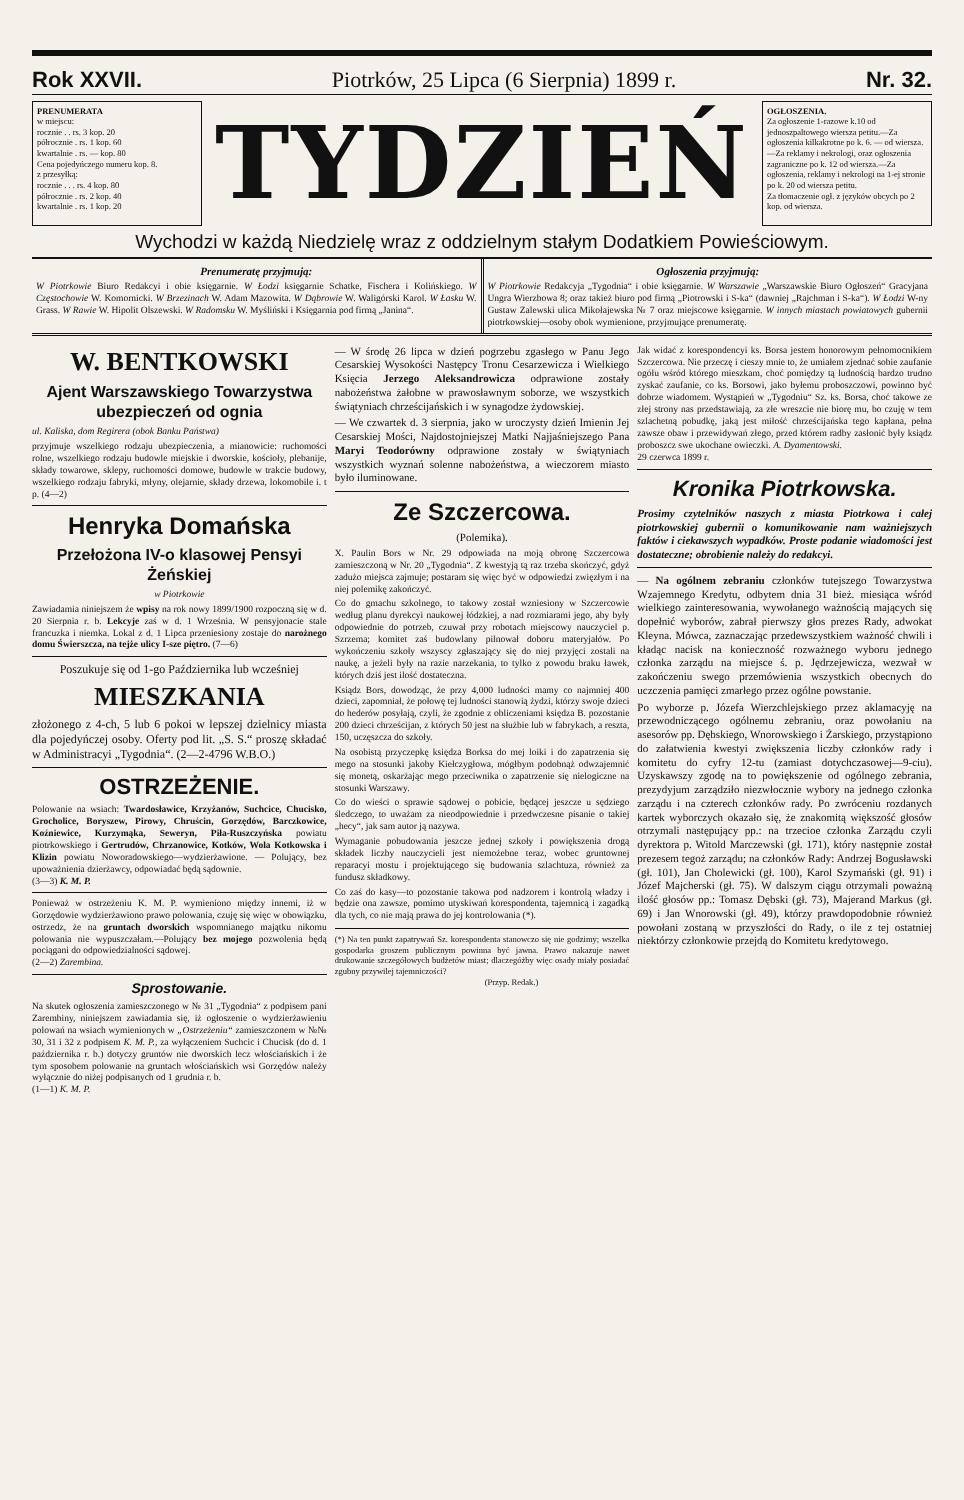Rok XXVII. Piotrków, 25 Lipca (6 Sierpnia) 1899 r. Nr. 32.
PRENUMERATA
w miejscu:
rocznie . . rs. 3 kop. 20
półrocznie . rs. 1 kop. 60
kwartalnie . rs. — kop. 80
Cena pojedyńczego numeru kop. 8.
z przesyłką:
rocznie . . . rs. 4 kop. 80
półrocznie . rs. 2 kop. 40
kwartalnie . rs. 1 kop. 20
TYDZIEŃ
OGŁOSZENIA.
Za ogłoszenie 1-razowe k.10 od jednoszpaltowego wiersza petitu.—Za ogłoszenia kilkakrotne po k. 6. — od wiersza.—Za reklamy i nekrologi, oraz ogłoszenia zagraniczne po k. 12 od wiersza.—Za ogłoszenia, reklamy i nekrologi na 1-ej stronie po k. 20 od wiersza petitu.
Za tłomaczenie ogł. z języków obcych po 2 kop. od wiersza.
Wychodzi w każdą Niedzielę wraz z oddzielnym stałym Dodatkiem Powieściowym.
Prenumeratę przyjmują:
W Piotrkowie Biuro Redakcyi i obie księgarnie. W Łodzi księgarnie Schatke, Fischera i Kolińskiego. W Częstochowie W. Komornicki. W Brzezinach W. Adam Mazowita. W Dąbrowie W. Waligórski Karol. W Łasku W. Grass. W Rawie W. Hipolit Olszewski. W Radomsku W. Myśliński i Księgarnia pod firmą „Janina“.
Ogłoszenia przyjmują:
W Piotrkowie Redakcyja „Tygodnia“ i obie księgarnie. W Warszawie „Warszawskie Biuro Ogłoszeń“ Gracyjana Ungra Wierzbowa 8; oraz takież biuro pod firmą „Piotrowski i S-ka“ (dawniej „Rajchman i S-ka“). W Łodzi W-ny Gustaw Zalewski ulica Mikołajewska № 7 oraz miejscowe księgarnie. W innych miastach powiatowych gubernii piotrkowskiej—osoby obok wymienione, przyjmujące prenumeratę.
W. BENTKOWSKI
Ajent Warszawskiego Towarzystwa ubezpieczeń od ognia
ul. Kaliska, dom Regirera (obok Banku Państwa)
przyjmuje wszelkiego rodzaju ubezpieczenia, a mianowicie: ruchomości rolne, wszelkiego rodzaju budowle miejskie i dworskie, kościoły, plebanije, składy towarowe, sklepy, ruchomości domowe, budowle w trakcie budowy, wszelkiego rodzaju fabryki, młyny, olejarnie, składy drzewa, lokomobile i. t p. (4—2)
Henryka Domańska
Przełożona IV-o klasowej Pensyi Żeńskiej
w Piotrkowie
Zawiadamia niniejszem że wpisy na rok nowy 1899/1900 rozpoczną się w d. 20 Sierpnia r. b. Lekcyje zaś w d. 1 Września. W pensyjonacie stale francuzka i niemka. Lokal z d. 1 Lipca przeniesiony zostaje do narożnego domu Świerszcza, na tejże ulicy I-sze piętro. (7—6)
Poszukuje się od 1-go Października lub wcześniej
MIESZKANIA
złożonego z 4-ch, 5 lub 6 pokoi w lepszej dzielnicy miasta dla pojedyńczej osoby. Oferty pod lit. „S. S.“ proszę składać w Administracyi „Tygodnia“. (2—2-4796 W.B.O.)
OSTRZEŻENIE.
Polowanie na wsiach: Twardosławice, Krzyżanów, Suchcice, Chucisko, Grocholice, Boryszew, Pirowy, Chruścin, Gorzędów, Barczkowice, Koźniewice, Kurzymąka, Seweryn, Piła-Ruszczyńska powiatu piotrkowskiego i Gertrudów, Chrzanowice, Kotków, Wola Kotkowska i Klizin powiatu Noworadowskiego—wydzierżawione. — Polujący, bez upoważnienia dzierżawcy, odpowiadać będą sądownie.
(3—3) K. M. P.
Ponieważ w ostrzeżeniu K. M. P. wymieniono między innemi, iż w Gorzędowie wydzierżawiono prawo polowania, czuję się więc w obowiązku, ostrzedz, że na gruntach dworskich wspomnianego majątku nikomu polowania nie wypuszczałam.—Polujący bez mojego pozwolenia będą pociągani do odpowiedzialności sądowej.
(2—2) Zarembina.
Sprostowanie.
Na skutek ogłoszenia zamieszczonego w № 31 „Tygodnia“ z podpisem pani Zarembiny, niniejszem zawiadamia się, iż ogłoszenie o wydzierżawieniu polowań na wsiach wymienionych w „Ostrzeżeniu“ zamieszczonem w №№ 30, 31 i 32 z podpisem K. M. P., za wyłączeniem Suchcic i Chucisk (do d. 1 października r. b.) dotyczy gruntów nie dworskich lecz włościańskich i że tym sposobem polowanie na gruntach włościańskich wsi Gorzędów należy wyłącznie do niżej podpisanych od 1 grudnia r. b.
(1—1) K. M. P.
— W środę 26 lipca w dzień pogrzebu zgasłego w Panu Jego Cesarskiej Wysokości Następcy Tronu Cesarzewicza i Wielkiego Księcia Jerzego Aleksandrowicza odprawione zostały nabożeństwa żałobne w prawosławnym soborze, we wszystkich świątyniach chrześcijańskich i w synagodze żydowskiej.
— We czwartek d. 3 sierpnia, jako w uroczysty dzień Imienin Jej Cesarskiej Mości, Najdostojniejszej Matki Najjaśniejszego Pana Maryi Teodorówny odprawione zostały w świątyniach wszystkich wyznań solenne nabożeństwa, a wieczorem miasto było iluminowane.
Ze Szczercowa.
(Polemika).
X. Paulin Bors w Nr. 29 odpowiada na moją obronę Szczercowa zamieszczoną w Nr. 20 „Tygodnia“. Z kwestyją tą raz trzeba skończyć, gdyż zadużo miejsca zajmuje; postaram się więc być w odpowiedzi zwięzłym i na niej polemikę zakończyć.
Co do gmachu szkolnego, to takowy został wzniesiony w Szczercowie według planu dyrekcyi naukowej łódzkiej, a nad rozmiarami jego, aby były odpowiednie do potrzeb, czuwał przy robotach miejscowy nauczyciel p. Szrzema; komitet zaś budowlany pilnował doboru materyjałów. Po wykończeniu szkoły wszyscy zgłaszający się do niej przyjęci zostali na naukę, a jeżeli były na razie narzekania, to tylko z powodu braku ławek, których dziś jest ilość dostateczna.
Ksiądz Bors, dowodząc, że przy 4,000 ludności mamy co najmniej 400 dzieci, zapomniał, że połowę tej ludności stanowią żydzi, którzy swoje dzieci do hederów posyłają, czyli, że zgodnie z obliczeniami księdza B. pozostanie 200 dzieci chrześcijan, z których 50 jest na służbie lub w fabrykach, a reszta, 150, uczęszcza do szkoły.
Na osobistą przyczepkę księdza Borksa do mej loiki i do zapatrzenia się mego na stosunki jakoby Kiełczygłowa, mógłbym podobnąż odwzajemnić się monetą, oskarżając mego przeciwnika o zapatrzenie się nielogiczne na stosunki Warszawy.
Co do wieści o sprawie sądowej o pobicie, będącej jeszcze u sędziego śledczego, to uważam za nieodpowiednie i przedwczesne pisanie o takiej „hecy“, jak sam autor ją nazywa.
Wymaganie pobudowania jeszcze jednej szkoły i powiększenia drogą składek liczby nauczycieli jest niemożebne teraz, wobec gruntownej reparacyi mostu i projektującego się budowania szlachtuza, również za fundusz składkowy.
Co zaś do kasy—to pozostanie takowa pod nadzorem i kontrolą władzy i będzie ona zawsze, pomimo utyskiwań korespondenta, tajemnicą i zagadką dla tych, co nie mają prawa do jej kontrolowania (*).
(*) Na ten punkt zapatrywań Sz. korespondenta stanowczo się nie godzimy; wszelka gospodarka groszem publicznym powinna być jawna. Prawo nakazuje nawet drukowanie szczegółowych budżetów miast; dlaczegóżby więc osady miały posiadać zgubny przywilej tajemniczości?
(Przyp. Redak.)
Jak widać z korespondencyi ks. Borsa jestem honorowym pełnomocnikiem Szczercowa. Nie przeczę i cieszy mnie to, że umiałem zjednać sobie zaufanie ogółu wśród którego mieszkam, choć pomiędzy tą ludnością bardzo trudno zyskać zaufanie, co ks. Borsowi, jako byłemu proboszczowi, powinno być dobrze wiadomem. Wystąpień w „Tygodniu“ Sz. ks. Borsa, choć takowe ze złej strony nas przedstawiają, za złe wreszcie nie biorę mu, bo czuję w tem szlachetną pobudkę, jaką jest miłość chrześcijańska tego kapłana, pełna zawsze obaw i przewidywań złego, przed którem radby zasłonić były ksiądz proboszcz swe ukochane owieczki. A. Dyamentowski.
29 czerwca 1899 r.
Kronika Piotrkowska.
Prosimy czytelników naszych z miasta Piotrkowa i całej piotrkowskiej gubernii o komunikowanie nam ważniejszych faktów i ciekawszych wypadków. Proste podanie wiadomości jest dostateczne; obrobienie należy do redakcyi.
— Na ogólnem zebraniu członków tutejszego Towarzystwa Wzajemnego Kredytu, odbytem dnia 31 bież. miesiąca wśród wielkiego zainteresowania, wywołanego ważnością mających się dopełnić wyborów, zabrał pierwszy głos prezes Rady, adwokat Kleyna. Mówca, zaznaczając przedewszystkiem ważność chwili i kładąc nacisk na konieczność rozważnego wyboru jednego członka zarządu na miejsce ś. p. Jędrzejewicza, wezwał w zakończeniu swego przemówienia wszystkich obecnych do uczczenia pamięci zmarłego przez ogólne powstanie.
Po wyborze p. Józefa Wierzchlejskiego przez aklamacyję na przewodniczącego ogólnemu zebraniu, oraz powołaniu na asesorów pp. Dębskiego, Wnorowskiego i Żarskiego, przystąpiono do załatwienia kwestyi zwiększenia liczby członków rady i komitetu do cyfry 12-tu (zamiast dotychczasowej—9-ciu). Uzyskawszy zgodę na to powiększenie od ogólnego zebrania, prezydyjum zarządziło niezwłocznie wybory na jednego członka zarządu i na czterech członków rady. Po zwróceniu rozdanych kartek wyborczych okazało się, że znakomitą większość głosów otrzymali następujący pp.: na trzecioe członka Zarządu czyli dyrektora p. Witold Marczewski (gł. 171), który następnie został prezesem tegoż zarządu; na członków Rady: Andrzej Bogusławski (gł. 101), Jan Cholewicki (gł. 100), Karol Szymański (gł. 91) i Józef Majcherski (gł. 75). W dalszym ciągu otrzymali poważną ilość głosów pp.: Tomasz Dębski (gł. 73), Majerand Markus (gł. 69) i Jan Wnorowski (gł. 49), którzy prawdopodobnie również powołani zostaną w przyszłości do Rady, o ile z tej ostatniej niektórzy członkowie przejdą do Komitetu kredytowego.